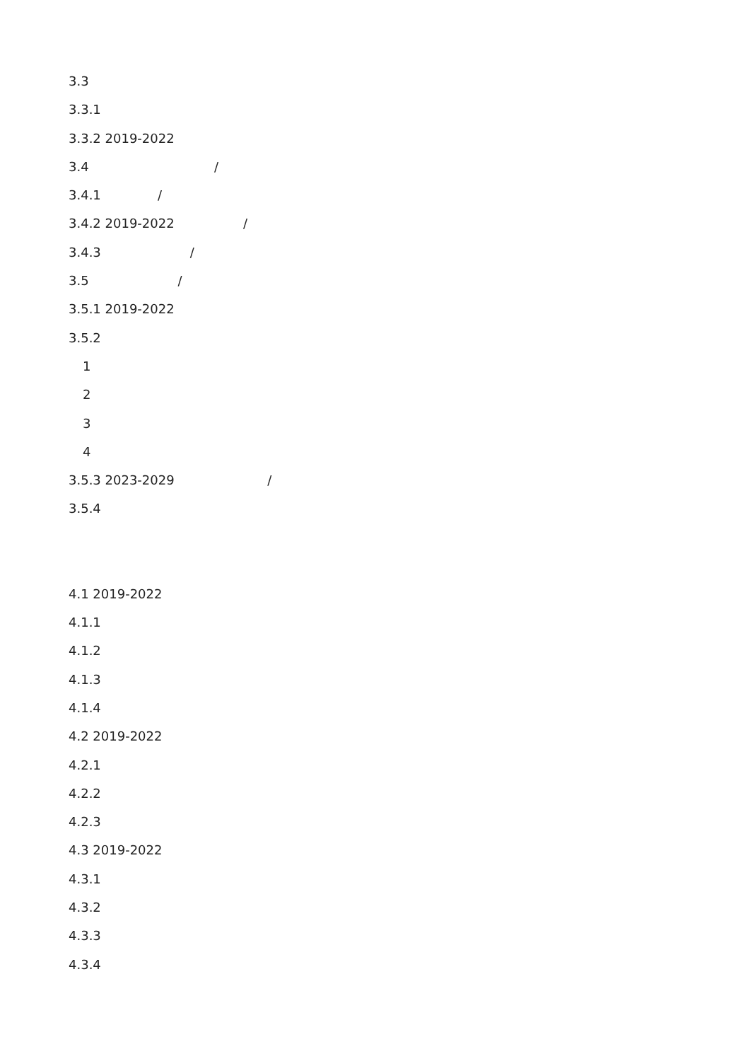3.3
3.3.1
3.3.2 2019-2022
3.4 /
3.4.1 /
3.4.2 2019-2022 /
3.4.3 /
3.5 /
3.5.1 2019-2022
3.5.2
1
2
3
4
3.5.3 2023-2029 /
3.5.4
4.1 2019-2022
4.1.1
4.1.2
4.1.3
4.1.4
4.2 2019-2022
4.2.1
4.2.2
4.2.3
4.3 2019-2022
4.3.1
4.3.2
4.3.3
4.3.4